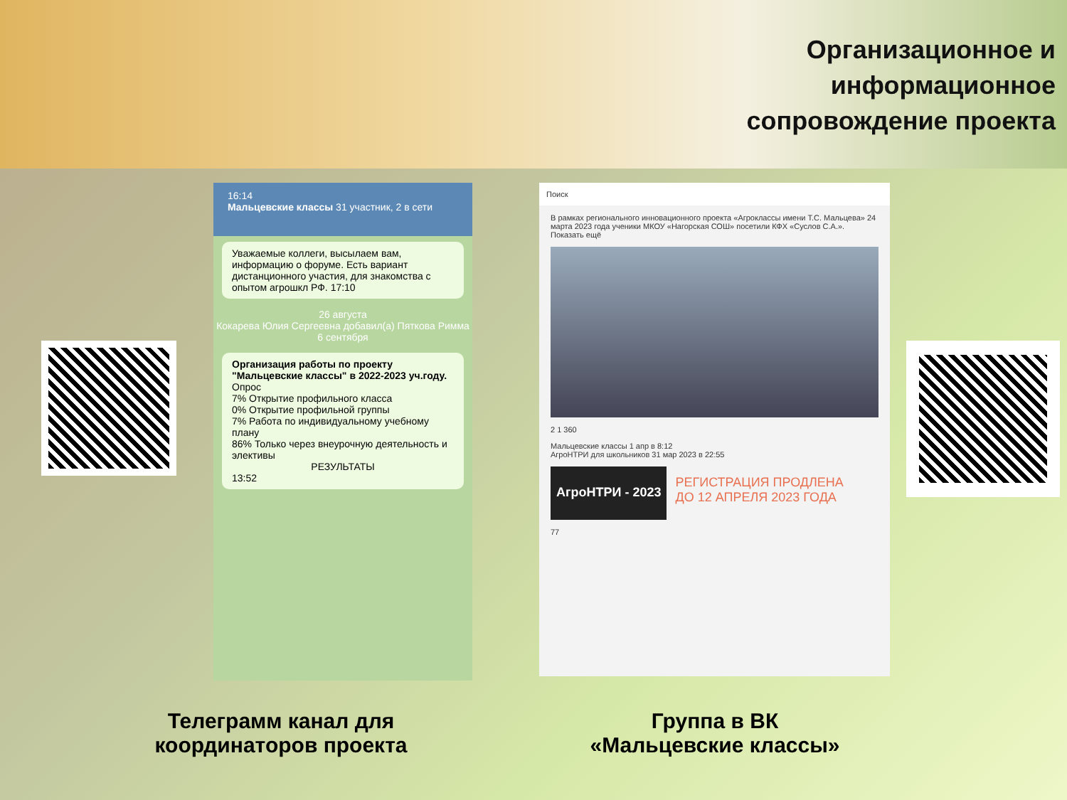Организационное и
информационное
сопровождение проекта
16:14
Мальцевские классы 31 участник, 2 в сети
Уважаемые коллеги, высылаем вам, информацию о форуме. Есть вариант дистанционного участия, для знакомства с опытом агрошкл РФ. 17:10
26 августа
Кокарева Юлия Сергеевна добавил(а) Пяткова Римма
6 сентября
Организация работы по проекту "Мальцевские классы" в 2022-2023 уч.году.
Опрос
7% Открытие профильного класса
0% Открытие профильной группы
7% Работа по индивидуальному учебному плану
86% Только через внеурочную деятельность и элективы
РЕЗУЛЬТАТЫ13:52
Поиск
В рамках регионального инновационного проекта «Агроклассы имени Т.С. Мальцева» 24 марта 2023 года ученики МКОУ «Нагорская СОШ» посетили КФХ «Суслов С.А.».
Показать ещё
2 1 360
Мальцевские классы 1 апр в 8:12
АгроНТРИ для школьников 31 мар 2023 в 22:55
АгроНТРИ - 2023
РЕГИСТРАЦИЯ ПРОДЛЕНА
ДО 12 АПРЕЛЯ 2023 ГОДА
77
Телеграмм канал для
координаторов проекта
Группа в ВК
«Мальцевские классы»